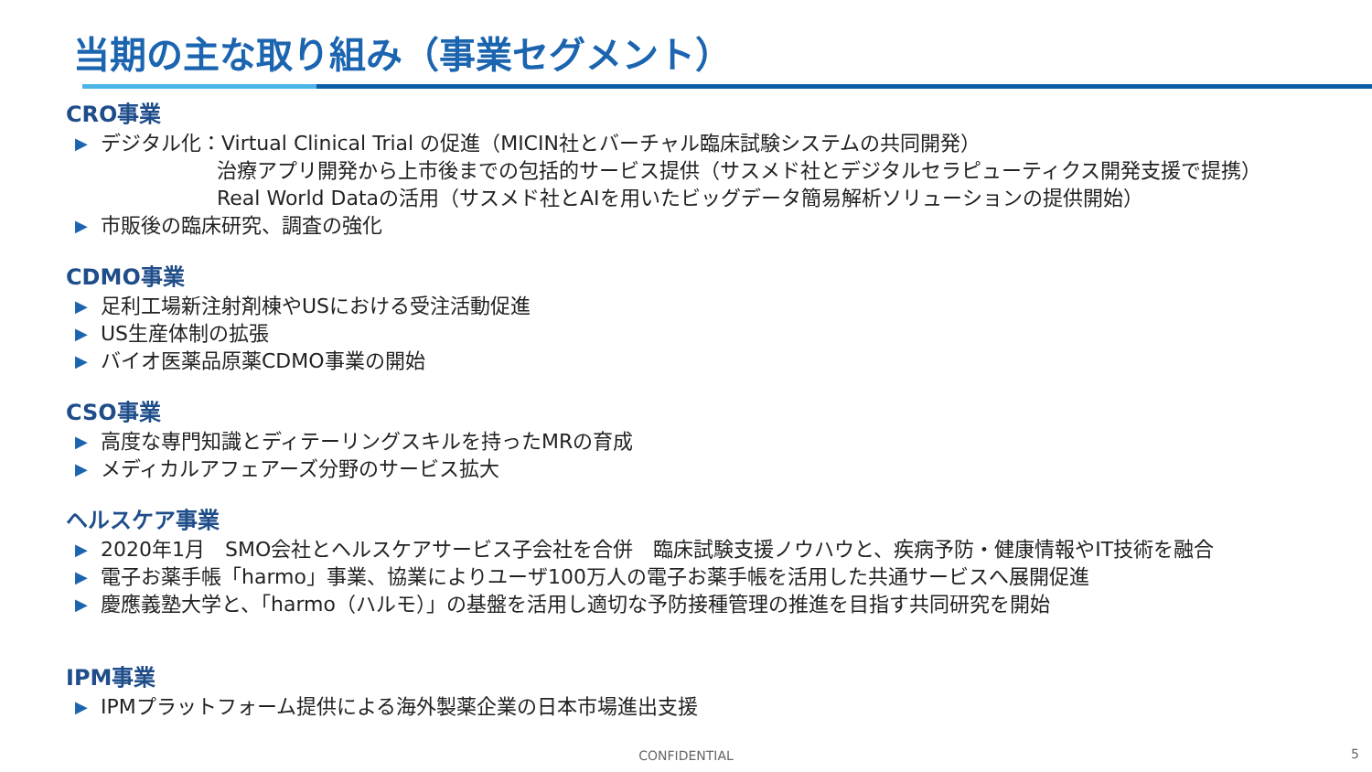当期の主な取り組み（事業セグメント）
CRO事業
▶ デジタル化：Virtual Clinical Trial の促進（MICIN社とバーチャル臨床試験システムの共同開発）
治療アプリ開発から上市後までの包括的サービス提供（サスメド社とデジタルセラピューティクス開発支援で提携）
Real World Dataの活用（サスメド社とAIを用いたビッグデータ簡易解析ソリューションの提供開始）
▶ 市販後の臨床研究、調査の強化
CDMO事業
▶ 足利工場新注射剤棟やUSにおける受注活動促進
▶ US生産体制の拡張
▶ バイオ医薬品原薬CDMO事業の開始
CSO事業
▶ 高度な専門知識とディテーリングスキルを持ったMRの育成
▶ メディカルアフェアーズ分野のサービス拡大
ヘルスケア事業
▶ 2020年1月　SMO会社とヘルスケアサービス子会社を合併　臨床試験支援ノウハウと、疾病予防・健康情報やIT技術を融合
▶ 電子お薬手帳「harmo」事業、協業によりユーザ100万人の電子お薬手帳を活用した共通サービスへ展開促進
▶ 慶應義塾大学と、「harmo（ハルモ）」の基盤を活用し適切な予防接種管理の推進を目指す共同研究を開始
IPM事業
▶ IPMプラットフォーム提供による海外製薬企業の日本市場進出支援
CONFIDENTIAL 5